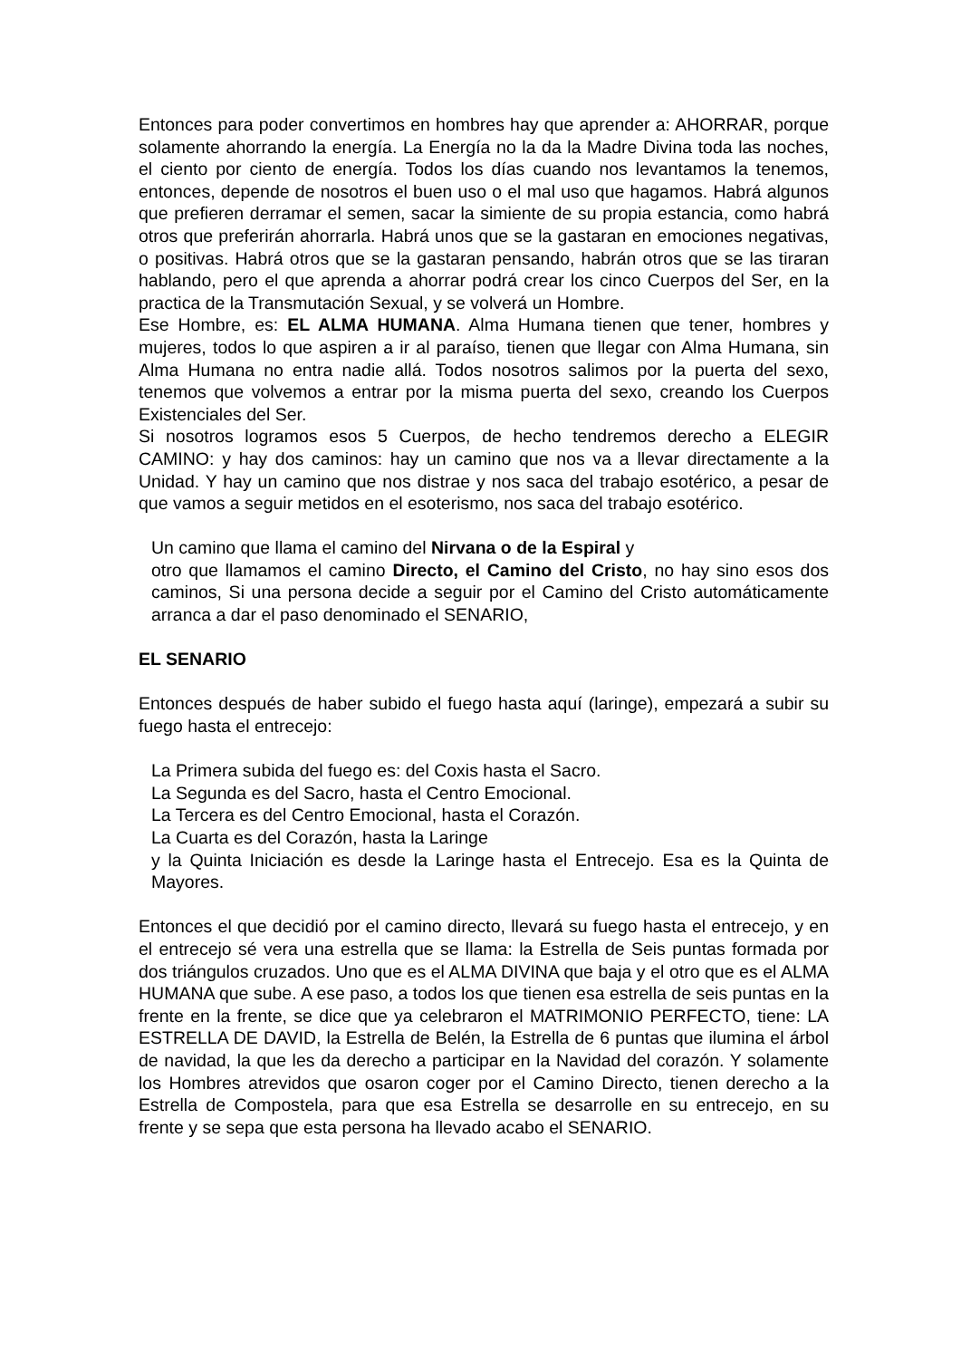Entonces para poder convertimos en hombres hay que aprender a: AHORRAR, porque solamente ahorrando la energía. La Energía no la da la Madre Divina toda las noches, el ciento por ciento de energía. Todos los días cuando nos levantamos la tenemos, entonces, depende de nosotros el buen uso o el mal uso que hagamos. Habrá algunos que prefieren derramar el semen, sacar la simiente de su propia estancia, como habrá otros que preferirán ahorrarla. Habrá unos que se la gastaran en emociones negativas, o positivas. Habrá otros que se la gastaran pensando, habrán otros que se las tiraran hablando, pero el que aprenda a ahorrar podrá crear los cinco Cuerpos del Ser, en la practica de la Transmutación Sexual, y se volverá un Hombre.
Ese Hombre, es: EL ALMA HUMANA. Alma Humana tienen que tener, hombres y mujeres, todos lo que aspiren a ir al paraíso, tienen que llegar con Alma Humana, sin Alma Humana no entra nadie allá. Todos nosotros salimos por la puerta del sexo, tenemos que volvemos a entrar por la misma puerta del sexo, creando los Cuerpos Existenciales del Ser.
Si nosotros logramos esos 5 Cuerpos, de hecho tendremos derecho a ELEGIR CAMINO: y hay dos caminos: hay un camino que nos va a llevar directamente a la Unidad. Y hay un camino que nos distrae y nos saca del trabajo esotérico, a pesar de que vamos a seguir metidos en el esoterismo, nos saca del trabajo esotérico.
Un camino que llama el camino del Nirvana o de la Espiral y
otro que llamamos el camino Directo, el Camino del Cristo, no hay sino esos dos caminos, Si una persona decide a seguir por el Camino del Cristo automáticamente arranca a dar el paso denominado el SENARIO,
EL SENARIO
Entonces después de haber subido el fuego hasta aquí (laringe), empezará a subir su fuego hasta el entrecejo:
La Primera subida del fuego es: del Coxis hasta el Sacro.
La Segunda es del Sacro, hasta el Centro Emocional.
La Tercera es del Centro Emocional, hasta el Corazón.
La Cuarta es del Corazón, hasta la Laringe
y la Quinta Iniciación es desde la Laringe hasta el Entrecejo. Esa es la Quinta de Mayores.
Entonces el que decidió por el camino directo, llevará su fuego hasta el entrecejo, y en el entrecejo sé vera una estrella que se llama: la Estrella de Seis puntas formada por dos triángulos cruzados. Uno que es el ALMA DIVINA que baja y el otro que es el ALMA HUMANA que sube. A ese paso, a todos los que tienen esa estrella de seis puntas en la frente en la frente, se dice que ya celebraron el MATRIMONIO PERFECTO, tiene: LA ESTRELLA DE DAVID, la Estrella de Belén, la Estrella de 6 puntas que ilumina el árbol de navidad, la que les da derecho a participar en la Navidad del corazón. Y solamente los Hombres atrevidos que osaron coger por el Camino Directo, tienen derecho a la Estrella de Compostela, para que esa Estrella se desarrolle en su entrecejo, en su frente y se sepa que esta persona ha llevado acabo el SENARIO.